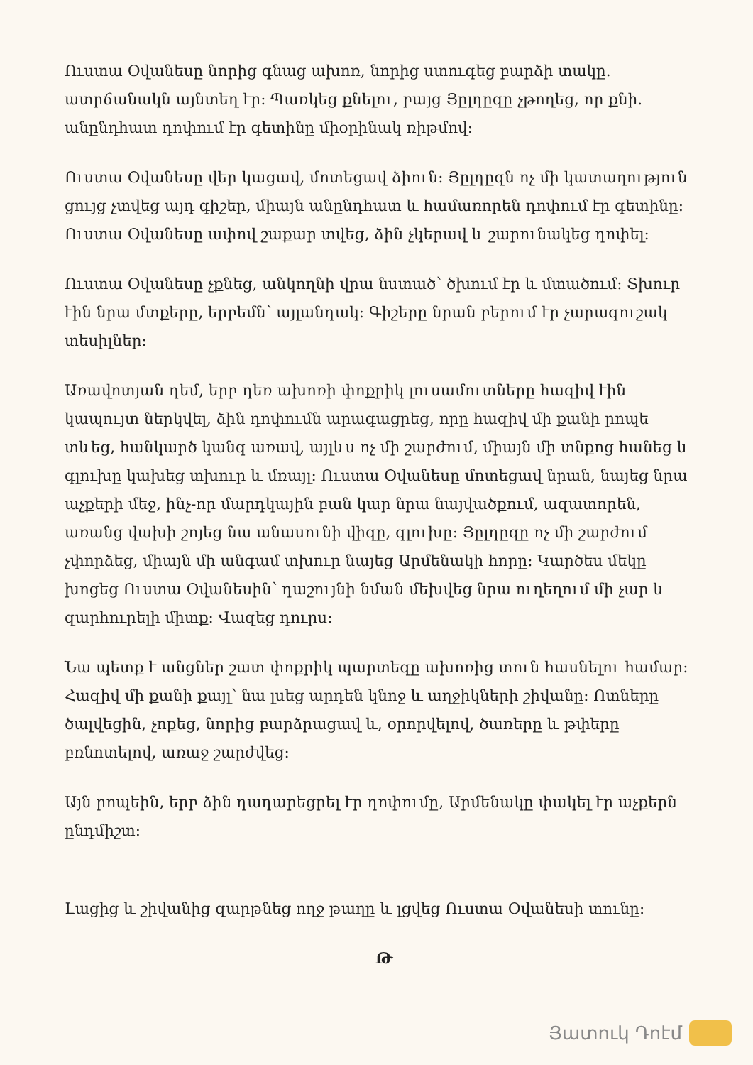Ուստա Օվանեսը նորից գնաց ախոռ, նորից ստուգեց բարձի տակը. ատրճանակն այնտեղ էր: Պառկեց քնելու, բայց Յըլդըզը չթողեց, որ քնի. անընդհատ դոփում էր գետինը միօրինակ ռիթմով:
Ուստա Օվանեսը վեր կացավ, մոտեցավ ձիուն: Յըլդըզն ոչ մի կատաղություն ցույց չտվեց այդ գիշեր, միայն անընդհատ և համառորեն դոփում էր գետինը: Ուստա Օվանեսը ափով շաքար տվեց, ձին չկերավ և շարունակեց դոփել:
Ուստա Օվանեսը չքնեց, անկողնի վրա նստած՝ ծխում էր և մտածում: Տխուր էին նրա մտքերը, երբեմն՝ այլանդակ: Գիշերը նրան բերում էր չարագուշակ տեսիլներ:
Առավոտյան դեմ, երբ դեռ ախոռի փոքրիկ լուսամուտները հազիվ էին կապույտ ներկվել, ձին դոփումն արագացրեց, որը հազիվ մի քանի րոպե տևեց, հանկարծ կանգ առավ, այլևս ոչ մի շարժում, միայն մի տնքոց հանեց և գլուխը կախեց տխուր և մռայլ: Ուստա Օվանեսը մոտեցավ նրան, նայեց նրա աչքերի մեջ, ինչ-որ մարդկային բան կար նրա նայվածքում, ազատորեն, առանց վախի շոյեց նա անասունի վիզը, գլուխը: Յըլդըզը ոչ մի շարժում չփորձեց, միայն մի անգամ տխուր նայեց Արմենակի հորը: Կարծես մեկը խոցեց Ուստա Օվանեսին՝ դաշույնի նման մեխվեց նրա ուղեղում մի չար և զարհուրելի միտք: Վազեց դուրս:
Նա պետք է անցներ շատ փոքրիկ պարտեզը ախոռից տուն հասնելու համար: Հազիվ մի քանի քայլ՝ նա լսեց արդեն կնոջ և աղջիկների շիվանը: Ոտները ծալվեցին, չոքեց, նորից բարձրացավ և, օրորվելով, ծառերը և թփերը բռնոտելով, առաջ շարժվեց:
Այն րոպեին, երբ ձին դադարեցրել էր դոփումը, Արմենակը փակել էր աչքերն ընդմիշտ:
Լացից և շիվանից զարթնեց ողջ թաղը և լցվեց Ուստա Օվանեսի տունը:
Թ
Յատուկ Դոէմ